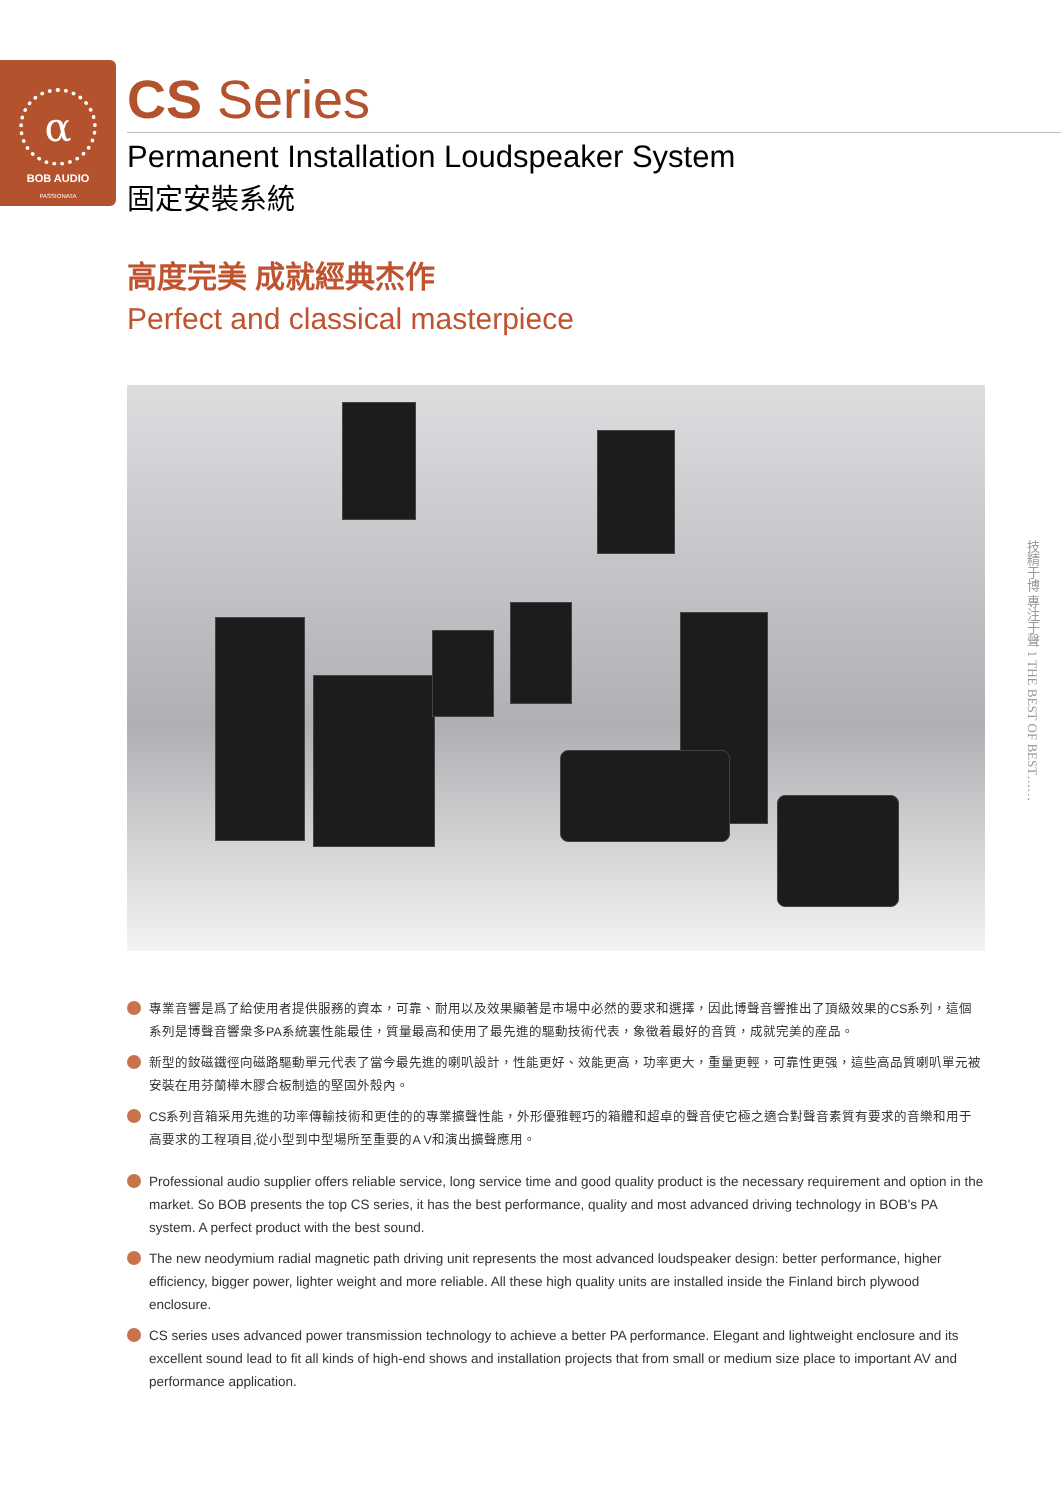α
BOB AUDIO
PASSIONATA
CS Series
Permanent Installation Loudspeaker System
固定安裝系統
高度完美 成就經典杰作
Perfect and classical masterpiece
技精于博 專注于聲 1 THE BEST OF BEST……
專業音響是爲了給使用者提供服務的資本，可靠、耐用以及效果顯著是市場中必然的要求和選擇，因此博聲音響推出了頂級效果的CS系列，這個系列是博聲音響衆多PA系統裏性能最佳，質量最高和使用了最先進的驅動技術代表，象徵着最好的音質，成就完美的産品。
新型的釹磁鐵徑向磁路驅動單元代表了當今最先進的喇叭設計，性能更好、效能更高，功率更大，重量更輕，可靠性更强，這些高品質喇叭單元被安裝在用芬蘭樺木膠合板制造的堅固外殼內。
CS系列音箱采用先進的功率傳輸技術和更佳的的專業擴聲性能，外形優雅輕巧的箱體和超卓的聲音使它極之適合對聲音素質有要求的音樂和用于高要求的工程項目,從小型到中型場所至重要的A V和演出擴聲應用。
Professional audio supplier offers reliable service, long service time and good quality product is the necessary requirement and option in the market. So BOB presents the top CS series, it has the best performance, quality and most advanced driving technology in BOB's PA system. A perfect product with the best sound.
The new neodymium radial magnetic path driving unit represents the most advanced loudspeaker design: better performance, higher efficiency, bigger power, lighter weight and more reliable. All these high quality units are installed inside the Finland birch plywood enclosure.
CS series uses advanced power transmission technology to achieve a better PA performance. Elegant and lightweight enclosure and its excellent sound lead to fit all kinds of high-end shows and installation projects that from small or medium size place to important AV and performance application.